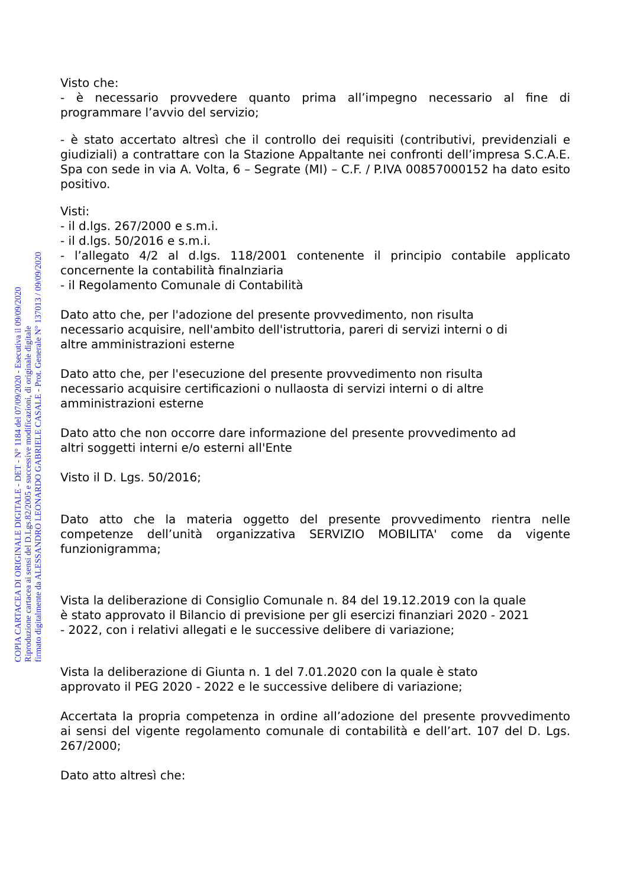COPIA CARTACEA DI ORIGINALE DIGITALE - DET - N° 1184 del 07/09/2020 - Esecutiva il 09/09/2020
Riproduzione cartacea ai sensi del D.Lgs.82/2005 e successive modificazioni, di originale digitale
firmato digitalmente da ALESSANDRO LEONARDO GABRIELE CASALE - Prot. Generale N° 137013 / 09/09/2020
Visto che:
- è necessario provvedere quanto prima all’impegno necessario al fine di programmare l’avvio del servizio;
- è stato accertato altresì che il controllo dei requisiti (contributivi, previdenziali e giudiziali) a contrattare con la Stazione Appaltante nei confronti dell’impresa S.C.A.E. Spa con sede in via A. Volta, 6 – Segrate (MI) – C.F. / P.IVA 00857000152 ha dato esito positivo.
Visti:
- il d.lgs. 267/2000 e s.m.i.
- il d.lgs. 50/2016 e s.m.i.
- l’allegato 4/2 al d.lgs. 118/2001 contenente il principio contabile applicato concernente la contabilità finalnziaria
- il Regolamento Comunale di Contabilità
Dato atto che, per l'adozione del presente provvedimento, non risulta
necessario acquisire, nell'ambito dell'istruttoria, pareri di servizi interni o di
altre amministrazioni esterne
Dato atto che, per l'esecuzione del presente provvedimento non risulta
necessario acquisire certificazioni o nullaosta di servizi interni o di altre
amministrazioni esterne
Dato atto che non occorre dare informazione del presente provvedimento ad
altri soggetti interni e/o esterni all'Ente
Visto il D. Lgs. 50/2016;
Dato atto che la materia oggetto del presente provvedimento rientra nelle competenze dell’unità organizzativa SERVIZIO MOBILITA' come da vigente funzionigramma;
Vista la deliberazione di Consiglio Comunale n. 84 del 19.12.2019 con la quale
è stato approvato il Bilancio di previsione per gli esercizi finanziari 2020 - 2021
- 2022, con i relativi allegati e le successive delibere di variazione;
Vista la deliberazione di Giunta n. 1 del 7.01.2020 con la quale è stato
approvato il PEG 2020 - 2022 e le successive delibere di variazione;
Accertata la propria competenza in ordine all’adozione del presente provvedimento ai sensi del vigente regolamento comunale di contabilità e dell’art. 107 del D. Lgs. 267/2000;
Dato atto altresì che: